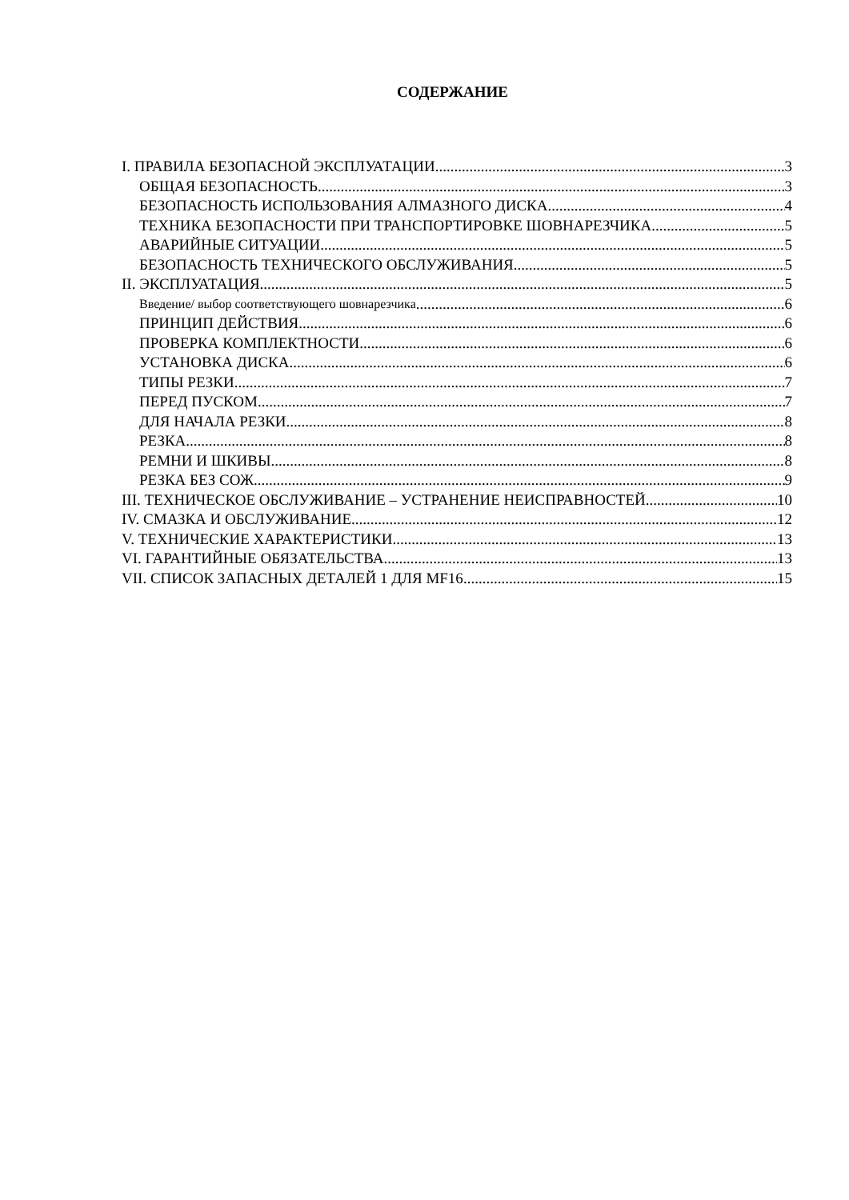СОДЕРЖАНИЕ
I. ПРАВИЛА БЕЗОПАСНОЙ ЭКСПЛУАТАЦИИ 3
ОБЩАЯ БЕЗОПАСНОСТЬ 3
БЕЗОПАСНОСТЬ ИСПОЛЬЗОВАНИЯ АЛМАЗНОГО ДИСКА 4
ТЕХНИКА БЕЗОПАСНОСТИ ПРИ ТРАНСПОРТИРОВКЕ ШОВНАРЕЗЧИКА 5
АВАРИЙНЫЕ СИТУАЦИИ 5
БЕЗОПАСНОСТЬ ТЕХНИЧЕСКОГО ОБСЛУЖИВАНИЯ 5
II. ЭКСПЛУАТАЦИЯ 5
Введение/ выбор соответствующего шовнарезчика 6
ПРИНЦИП ДЕЙСТВИЯ 6
ПРОВЕРКА КОМПЛЕКТНОСТИ 6
УСТАНОВКА ДИСКА 6
ТИПЫ РЕЗКИ 7
ПЕРЕД ПУСКОМ 7
ДЛЯ НАЧАЛА РЕЗКИ 8
РЕЗКА 8
РЕМНИ И ШКИВЫ 8
РЕЗКА БЕЗ СОЖ 9
III. ТЕХНИЧЕСКОЕ ОБСЛУЖИВАНИЕ – УСТРАНЕНИЕ НЕИСПРАВНОСТЕЙ 10
IV. СМАЗКА И ОБСЛУЖИВАНИЕ 12
V. ТЕХНИЧЕСКИЕ ХАРАКТЕРИСТИКИ 13
VI. ГАРАНТИЙНЫЕ ОБЯЗАТЕЛЬСТВА 13
VII. СПИСОК ЗАПАСНЫХ ДЕТАЛЕЙ 1 ДЛЯ MF16 15